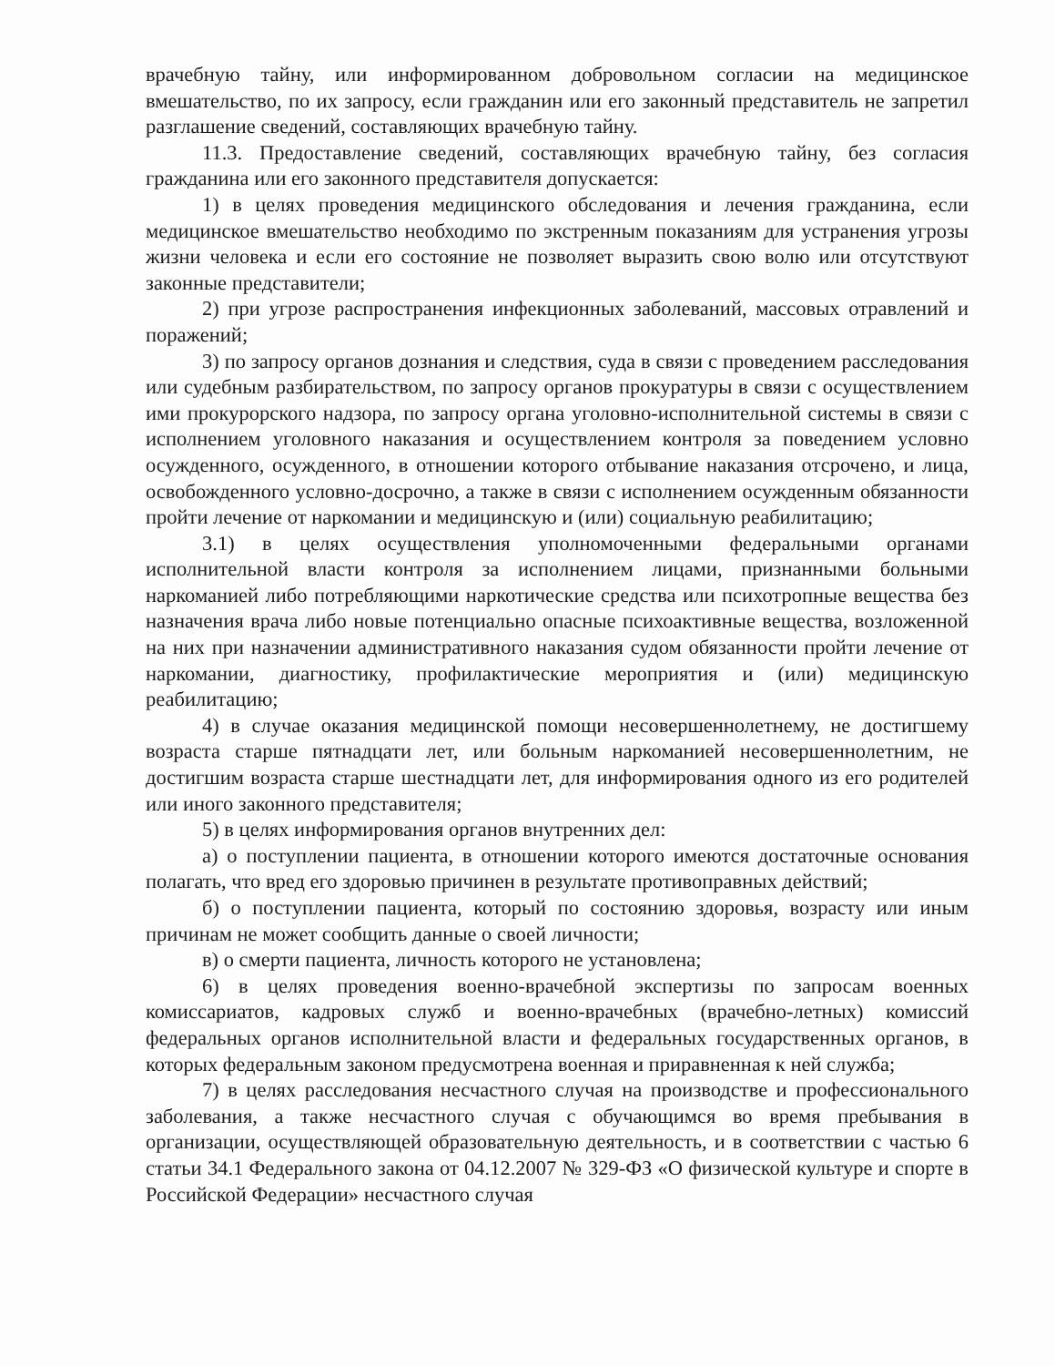врачебную тайну, или информированном добровольном согласии на медицинское вмешательство, по их запросу, если гражданин или его законный представитель не запретил разглашение сведений, составляющих врачебную тайну.
11.3. Предоставление сведений, составляющих врачебную тайну, без согласия гражданина или его законного представителя допускается:
1) в целях проведения медицинского обследования и лечения гражданина, если медицинское вмешательство необходимо по экстренным показаниям для устранения угрозы жизни человека и если его состояние не позволяет выразить свою волю или отсутствуют законные представители;
2) при угрозе распространения инфекционных заболеваний, массовых отравлений и поражений;
3) по запросу органов дознания и следствия, суда в связи с проведением расследования или судебным разбирательством, по запросу органов прокуратуры в связи с осуществлением ими прокурорского надзора, по запросу органа уголовно-исполнительной системы в связи с исполнением уголовного наказания и осуществлением контроля за поведением условно осужденного, осужденного, в отношении которого отбывание наказания отсрочено, и лица, освобожденного условно-досрочно, а также в связи с исполнением осужденным обязанности пройти лечение от наркомании и медицинскую и (или) социальную реабилитацию;
3.1) в целях осуществления уполномоченными федеральными органами исполнительной власти контроля за исполнением лицами, признанными больными наркоманией либо потребляющими наркотические средства или психотропные вещества без назначения врача либо новые потенциально опасные психоактивные вещества, возложенной на них при назначении административного наказания судом обязанности пройти лечение от наркомании, диагностику, профилактические мероприятия и (или) медицинскую реабилитацию;
4) в случае оказания медицинской помощи несовершеннолетнему, не достигшему возраста старше пятнадцати лет, или больным наркоманией несовершеннолетним, не достигшим возраста старше шестнадцати лет, для информирования одного из его родителей или иного законного представителя;
5) в целях информирования органов внутренних дел:
а) о поступлении пациента, в отношении которого имеются достаточные основания полагать, что вред его здоровью причинен в результате противоправных действий;
б) о поступлении пациента, который по состоянию здоровья, возрасту или иным причинам не может сообщить данные о своей личности;
в) о смерти пациента, личность которого не установлена;
6) в целях проведения военно-врачебной экспертизы по запросам военных комиссариатов, кадровых служб и военно-врачебных (врачебно-летных) комиссий федеральных органов исполнительной власти и федеральных государственных органов, в которых федеральным законом предусмотрена военная и приравненная к ней служба;
7) в целях расследования несчастного случая на производстве и профессионального заболевания, а также несчастного случая с обучающимся во время пребывания в организации, осуществляющей образовательную деятельность, и в соответствии с частью 6 статьи 34.1 Федерального закона от 04.12.2007 № 329-ФЗ «О физической культуре и спорте в Российской Федерации» несчастного случая